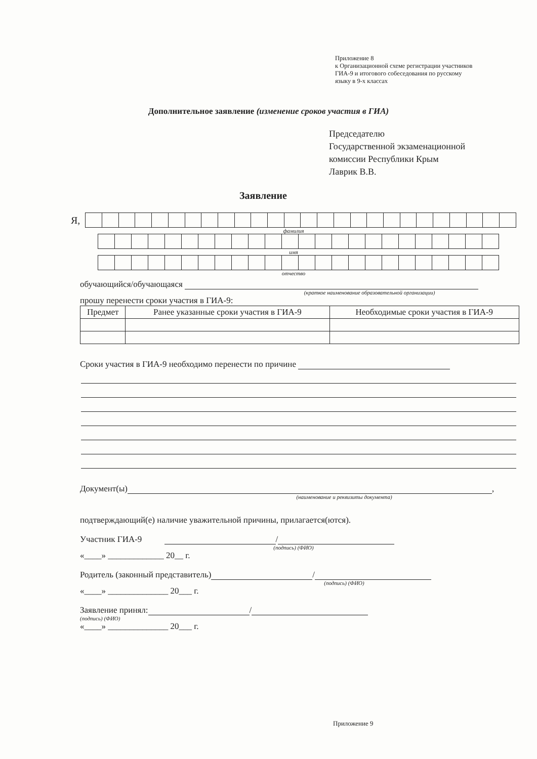Приложение 8
к Организационной схеме регистрации участников
ГИА-9 и итогового собеседования по русскому
языку в 9-х классах
Дополнительное заявление (изменение сроков участия в ГИА)
Председателю
Государственной экзаменационной
комиссии Республики Крым
Лаврик В.В.
Заявление
Я,
фамилия
имя
отчество
обучающийся/обучающаяся
(краткое наименование образовательной организации)
прошу перенести сроки участия в ГИА-9:
| Предмет | Ранее указанные сроки участия в ГИА-9 | Необходимые сроки участия в ГИА-9 |
| --- | --- | --- |
Сроки участия в ГИА-9 необходимо перенести по причине
Документ(ы) ,
(наименование и реквизиты документа)
подтверждающий(е) наличие уважительной причины, прилагается(ются).
Участник ГИА-9 /
(подпись) (ФИО)
«____» _____________ 20__ г.
Родитель (законный представитель) /
(подпись) (ФИО)
«____» ______________ 20___ г.
Заявление принял: /
(подпись) (ФИО)
«____» ______________ 20___ г.
Приложение 9